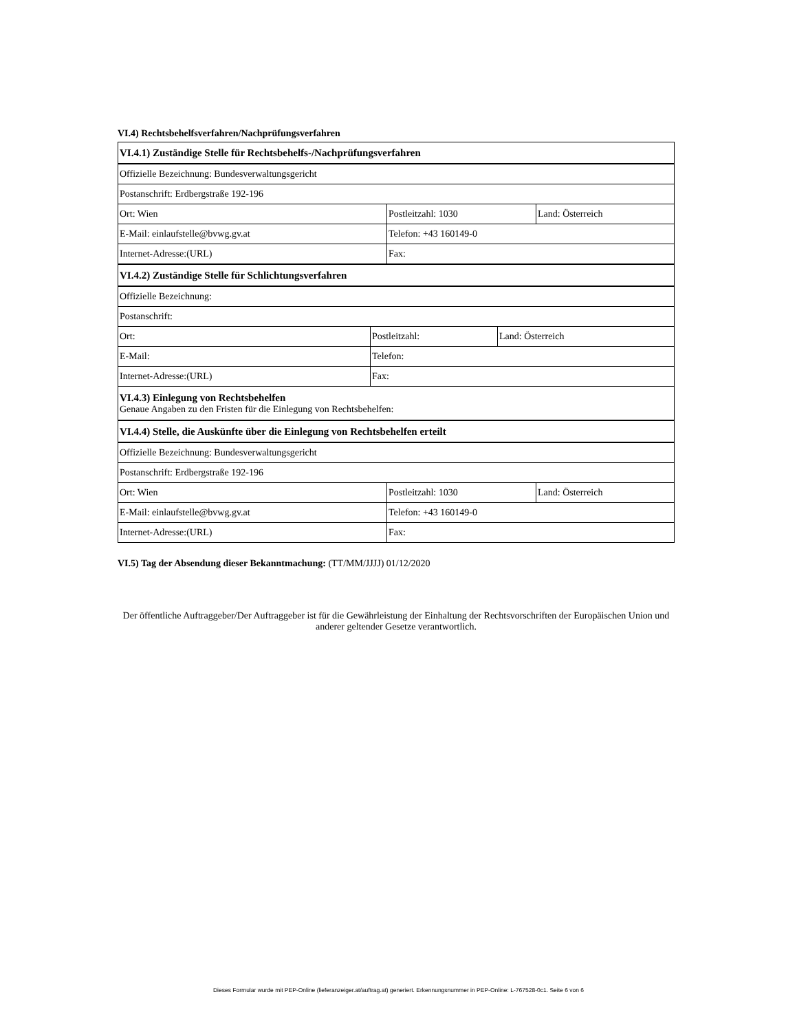VI.4) Rechtsbehelfsverfahren/Nachprüfungsverfahren
| VI.4.1) Zuständige Stelle für Rechtsbehelfs-/Nachprüfungsverfahren | | |
| Offizielle Bezeichnung: Bundesverwaltungsgericht | | |
| Postanschrift: Erdbergstraße 192-196 | | |
| Ort: Wien | Postleitzahl: 1030 | Land: Österreich |
| E-Mail: einlaufstelle@bvwg.gv.at | Telefon: +43 160149-0 | |
| Internet-Adresse:(URL) | Fax: | |
| VI.4.2) Zuständige Stelle für Schlichtungsverfahren | | |
| Offizielle Bezeichnung: | | |
| Postanschrift: | | |
| Ort: | Postleitzahl: | Land: Österreich |
| E-Mail: | Telefon: | |
| Internet-Adresse:(URL) | Fax: | |
| VI.4.3) Einlegung von Rechtsbehelfen Genaue Angaben zu den Fristen für die Einlegung von Rechtsbehelfen: | | |
| VI.4.4) Stelle, die Auskünfte über die Einlegung von Rechtsbehelfen erteilt | | |
| Offizielle Bezeichnung: Bundesverwaltungsgericht | | |
| Postanschrift: Erdbergstraße 192-196 | | |
| Ort: Wien | Postleitzahl: 1030 | Land: Österreich |
| E-Mail: einlaufstelle@bvwg.gv.at | Telefon: +43 160149-0 | |
| Internet-Adresse:(URL) | Fax: | |
VI.5) Tag der Absendung dieser Bekanntmachung: (TT/MM/JJJJ) 01/12/2020
Der öffentliche Auftraggeber/Der Auftraggeber ist für die Gewährleistung der Einhaltung der Rechtsvorschriften der Europäischen Union und anderer geltender Gesetze verantwortlich.
Dieses Formular wurde mit PEP-Online (lieferanzeiger.at/auftrag.at) generiert. Erkennungsnummer in PEP-Online: L-767528-0c1. Seite 6 von 6